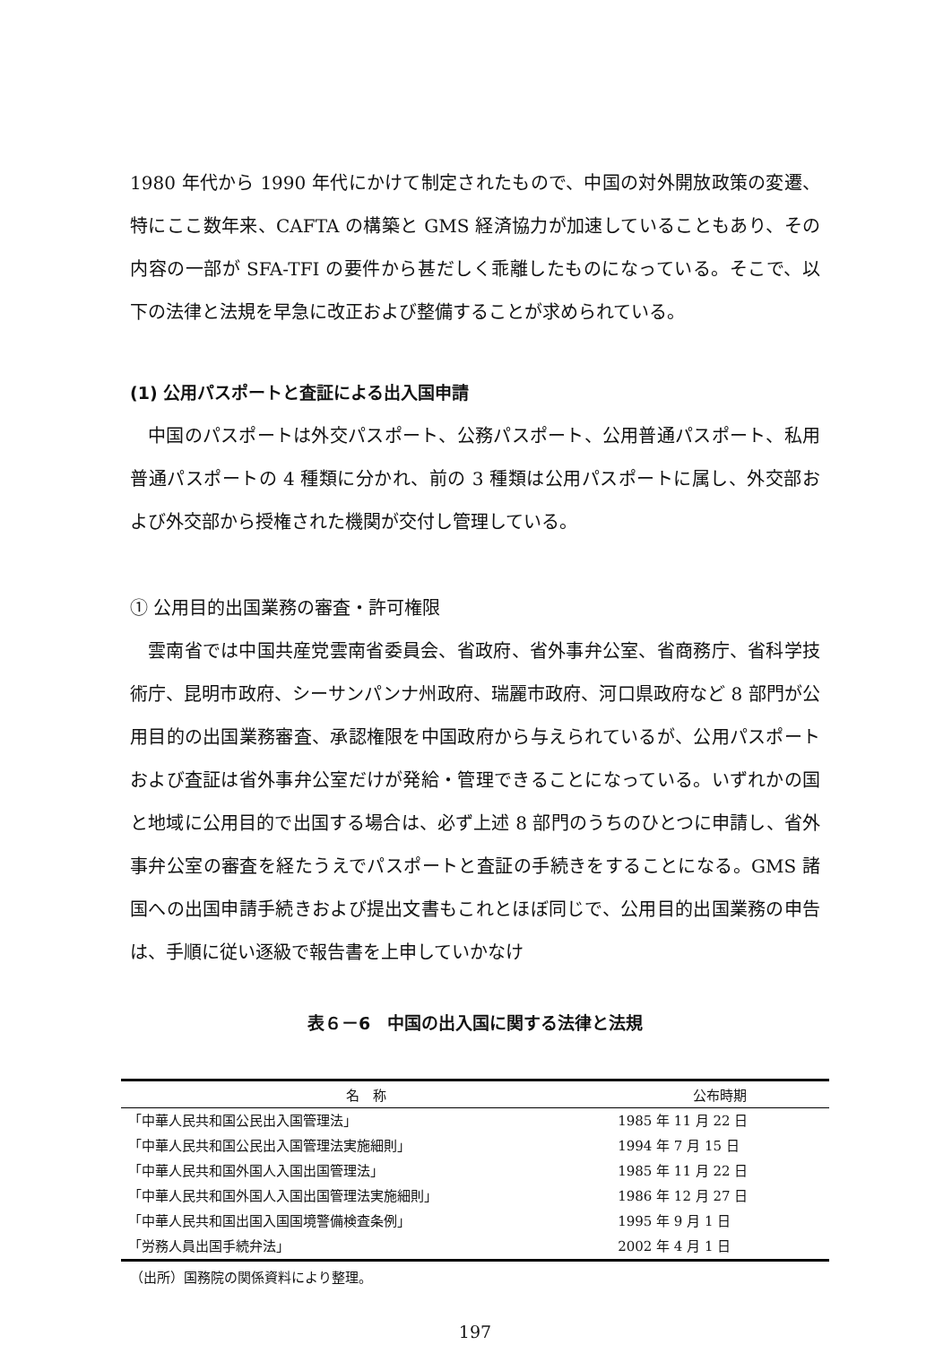1980 年代から 1990 年代にかけて制定されたもので、中国の対外開放政策の変遷、特にここ数年来、CAFTA の構築と GMS 経済協力が加速していることもあり、その内容の一部が SFA-TFI の要件から甚だしく乖離したものになっている。そこで、以下の法律と法規を早急に改正および整備することが求められている。
(1) 公用パスポートと査証による出入国申請
中国のパスポートは外交パスポート、公務パスポート、公用普通パスポート、私用普通パスポートの 4 種類に分かれ、前の 3 種類は公用パスポートに属し、外交部および外交部から授権された機関が交付し管理している。
① 公用目的出国業務の審査・許可権限
雲南省では中国共産党雲南省委員会、省政府、省外事弁公室、省商務庁、省科学技術庁、昆明市政府、シーサンパンナ州政府、瑞麗市政府、河口県政府など 8 部門が公用目的の出国業務審査、承認権限を中国政府から与えられているが、公用パスポートおよび査証は省外事弁公室だけが発給・管理できることになっている。いずれかの国と地域に公用目的で出国する場合は、必ず上述 8 部門のうちのひとつに申請し、省外事弁公室の審査を経たうえでパスポートと査証の手続きをすることになる。GMS 諸国への出国申請手続きおよび提出文書もこれとほぼ同じで、公用目的出国業務の申告は、手順に従い逐級で報告書を上申していかなけ
表６－6　中国の出入国に関する法律と法規
| 名 称 | 公布時期 |
| --- | --- |
| 「中華人民共和国公民出入国管理法」 | 1985 年 11 月 22 日 |
| 「中華人民共和国公民出入国管理法実施細則」 | 1994 年 7 月 15 日 |
| 「中華人民共和国外国人入国出国管理法」 | 1985 年 11 月 22 日 |
| 「中華人民共和国外国人入国出国管理法実施細則」 | 1986 年 12 月 27 日 |
| 「中華人民共和国出国入国国境警備検査条例」 | 1995 年 9 月 1 日 |
| 「労務人員出国手続弁法」 | 2002 年 4 月 1 日 |
（出所）国務院の関係資料により整理。
197